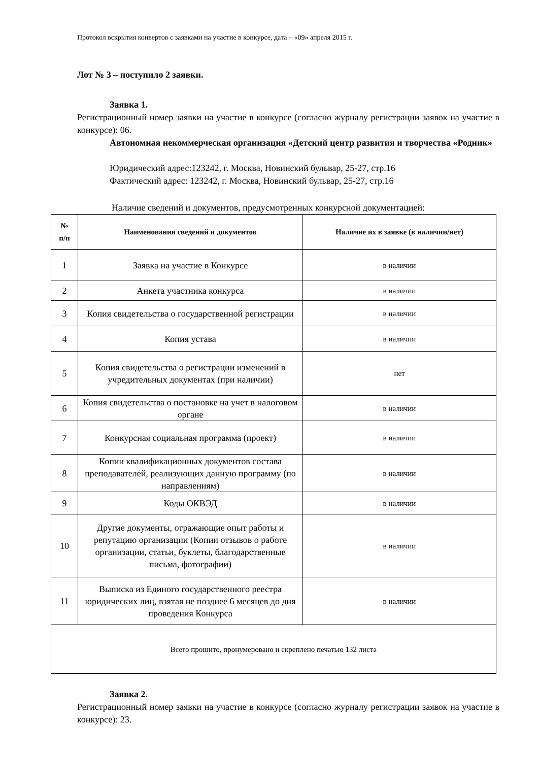Протокол вскрытия конвертов с заявками на участие в конкурсе, дата – «09» апреля 2015 г.
Лот № 3 – поступило 2 заявки.
Заявка 1.
Регистрационный номер заявки на участие в конкурсе (согласно журналу регистрации заявок на участие в конкурсе): 06.
Автономная некоммерческая организация «Детский центр развития и творчества «Родник»
Юридический адрес:123242, г. Москва, Новинский бульвар, 25-27, стр.16
Фактический адрес: 123242, г. Москва, Новинский бульвар, 25-27, стр.16
Наличие сведений и документов, предусмотренных конкурсной документацией:
| № п/п | Наименования сведений и документов | Наличие их в заявке (в наличии/нет) |
| --- | --- | --- |
| 1 | Заявка на участие в Конкурсе | в наличии |
| 2 | Анкета участника конкурса | в наличии |
| 3 | Копия свидетельства о государственной регистрации | в наличии |
| 4 | Копия устава | в наличии |
| 5 | Копия свидетельства о регистрации изменений в учредительных документах (при наличии) | нет |
| 6 | Копия свидетельства о постановке на учет в налоговом органе | в наличии |
| 7 | Конкурсная социальная программа (проект) | в наличии |
| 8 | Копии квалификационных документов состава преподавателей, реализующих данную программу (по направлениям) | в наличии |
| 9 | Коды ОКВЭД | в наличии |
| 10 | Другие документы, отражающие опыт работы и репутацию организации (Копии отзывов о работе организации, статьи, буклеты, благодарственные письма, фотографии) | в наличии |
| 11 | Выписка из Единого государственного реестра юридических лиц, взятая не позднее 6 месяцев до дня проведения Конкурса | в наличии |
| Всего прошито, пронумеровано и скреплено печатью 132 листа | | |
Заявка 2.
Регистрационный номер заявки на участие в конкурсе (согласно журналу регистрации заявок на участие в конкурсе): 23.